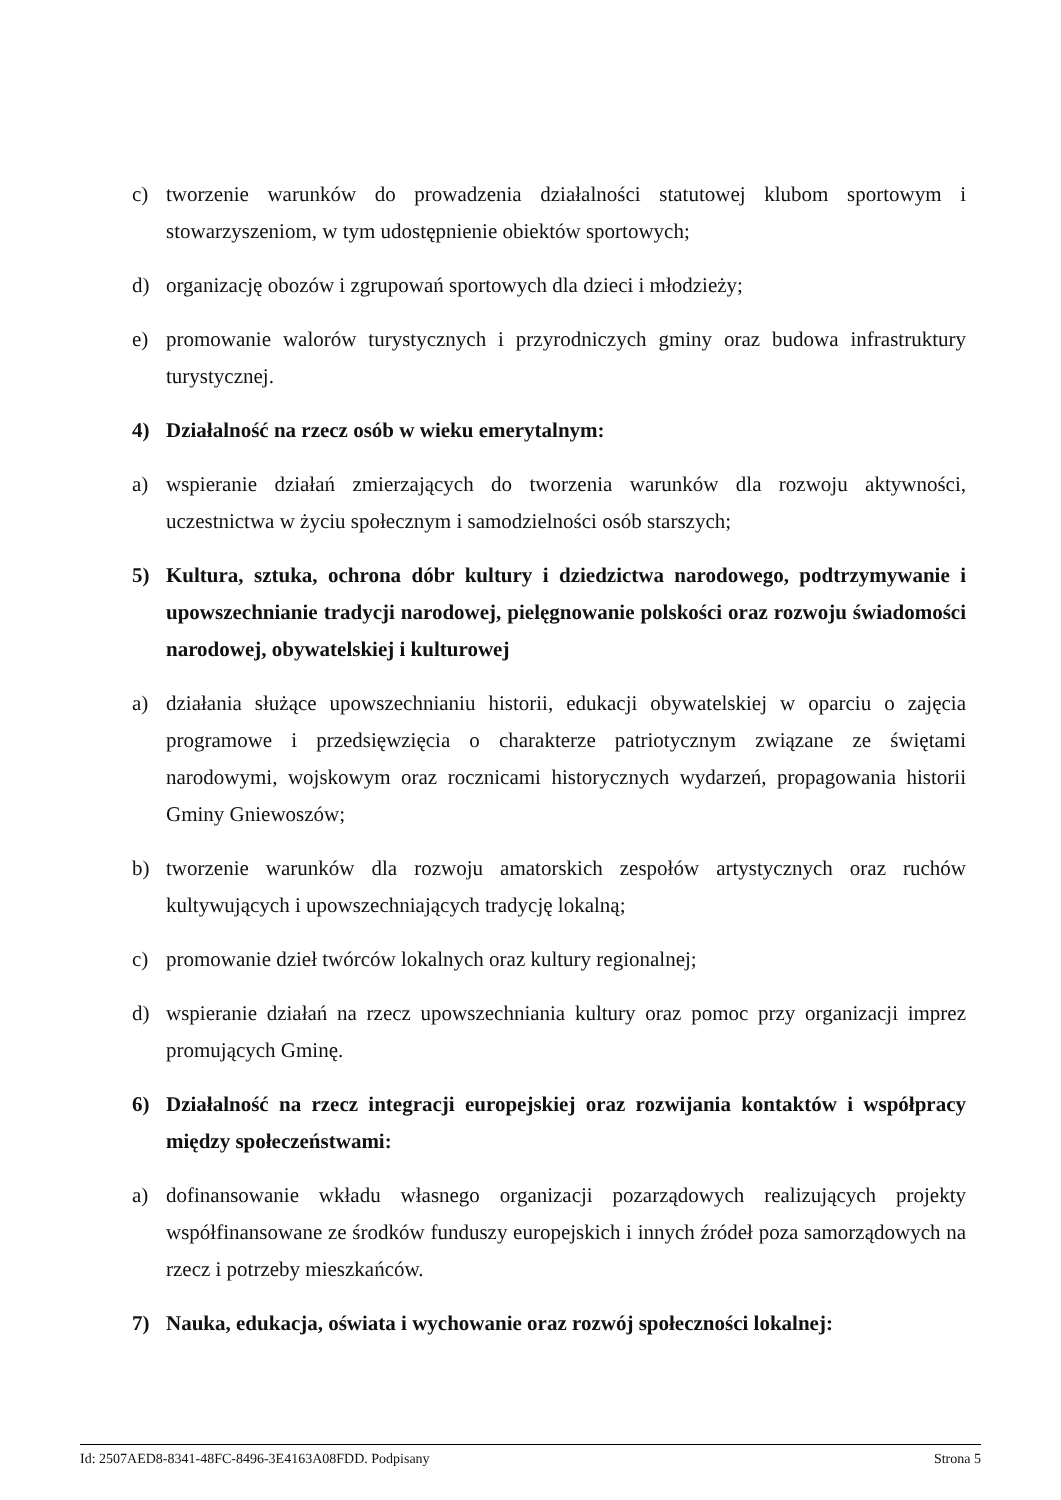c) tworzenie warunków do prowadzenia działalności statutowej klubom sportowym i stowarzyszeniom, w tym udostępnienie obiektów sportowych;
d) organizację obozów i zgrupowań sportowych dla dzieci i młodzieży;
e) promowanie walorów turystycznych i przyrodniczych gminy oraz budowa infrastruktury turystycznej.
4) Działalność na rzecz osób w wieku emerytalnym:
a) wspieranie działań zmierzających do tworzenia warunków dla rozwoju aktywności, uczestnictwa w życiu społecznym i samodzielności osób starszych;
5) Kultura, sztuka, ochrona dóbr kultury i dziedzictwa narodowego, podtrzymywanie i upowszechnianie tradycji narodowej, pielęgnowanie polskości oraz rozwoju świadomości narodowej, obywatelskiej i kulturowej
a) działania służące upowszechnianiu historii, edukacji obywatelskiej w oparciu o zajęcia programowe i przedsięwzięcia o charakterze patriotycznym związane ze świętami narodowymi, wojskowym oraz rocznicami historycznych wydarzeń, propagowania historii Gminy Gniewoszów;
b) tworzenie warunków dla rozwoju amatorskich zespołów artystycznych oraz ruchów kultywujących i upowszechniających tradycję lokalną;
c) promowanie dzieł twórców lokalnych oraz kultury regionalnej;
d) wspieranie działań na rzecz upowszechniania kultury oraz pomoc przy organizacji imprez promujących Gminę.
6) Działalność na rzecz integracji europejskiej oraz rozwijania kontaktów i współpracy między społeczeństwami:
a) dofinansowanie wkładu własnego organizacji pozarządowych realizujących projekty współfinansowane ze środków funduszy europejskich i innych źródeł poza samorządowych na rzecz i potrzeby mieszkańców.
7) Nauka, edukacja, oświata i wychowanie oraz rozwój społeczności lokalnej:
Id: 2507AED8-8341-48FC-8496-3E4163A08FDD. Podpisany Strona 5